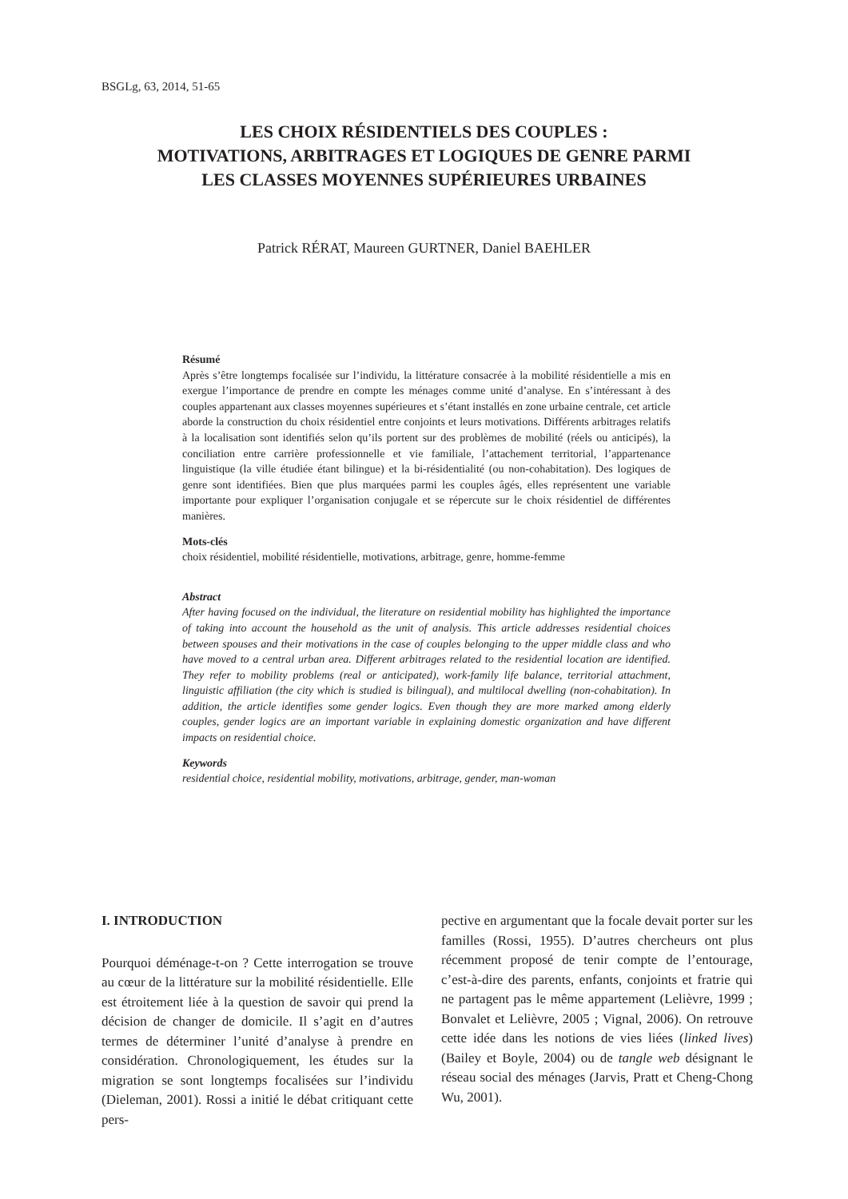BSGLg, 63, 2014, 51-65
LES CHOIX RÉSIDENTIELS DES COUPLES :
MOTIVATIONS, ARBITRAGES ET LOGIQUES DE GENRE PARMI
LES CLASSES MOYENNES SUPÉRIEURES URBAINES
Patrick RÉRAT, Maureen GURTNER, Daniel BAEHLER
Résumé
Après s’être longtemps focalisée sur l’individu, la littérature consacrée à la mobilité résidentielle a mis en exergue l’importance de prendre en compte les ménages comme unité d’analyse. En s’intéressant à des couples appartenant aux classes moyennes supérieures et s’étant installés en zone urbaine centrale, cet article aborde la construction du choix résidentiel entre conjoints et leurs motivations. Différents arbitrages relatifs à la localisation sont identifiés selon qu’ils portent sur des problèmes de mobilité (réels ou anticipés), la conciliation entre carrière professionnelle et vie familiale, l’attachement territorial, l’appartenance linguistique (la ville étudiée étant bilingue) et la bi-résidentialité (ou non-cohabitation). Des logiques de genre sont identifiées. Bien que plus marquées parmi les couples âgés, elles représentent une variable importante pour expliquer l’organisation conjugale et se répercute sur le choix résidentiel de différentes manières.
Mots-clés
choix résidentiel, mobilité résidentielle, motivations, arbitrage, genre, homme-femme
Abstract
After having focused on the individual, the literature on residential mobility has highlighted the importance of taking into account the household as the unit of analysis. This article addresses residential choices between spouses and their motivations in the case of couples belonging to the upper middle class and who have moved to a central urban area. Different arbitrages related to the residential location are identified. They refer to mobility problems (real or anticipated), work-family life balance, territorial attachment, linguistic affiliation (the city which is studied is bilingual), and multilocal dwelling (non-cohabitation). In addition, the article identifies some gender logics. Even though they are more marked among elderly couples, gender logics are an important variable in explaining domestic organization and have different impacts on residential choice.
Keywords
residential choice, residential mobility, motivations, arbitrage, gender, man-woman
I. INTRODUCTION
Pourquoi déménage-t-on ? Cette interrogation se trouve au cœur de la littérature sur la mobilité résidentielle. Elle est étroitement liée à la question de savoir qui prend la décision de changer de domicile. Il s’agit en d’autres termes de déterminer l’unité d’analyse à prendre en considération. Chronologiquement, les études sur la migration se sont longtemps focalisées sur l’individu (Dieleman, 2001). Rossi a initié le débat critiquant cette pers-
pective en argumentant que la focale devait porter sur les familles (Rossi, 1955). D’autres chercheurs ont plus récemment proposé de tenir compte de l’entourage, c’est-à-dire des parents, enfants, conjoints et fratrie qui ne partagent pas le même appartement (Lelièvre, 1999 ; Bonvalet et Lelièvre, 2005 ; Vignal, 2006). On retrouve cette idée dans les notions de vies liées (linked lives) (Bailey et Boyle, 2004) ou de tangle web désignant le réseau social des ménages (Jarvis, Pratt et Cheng-Chong Wu, 2001).